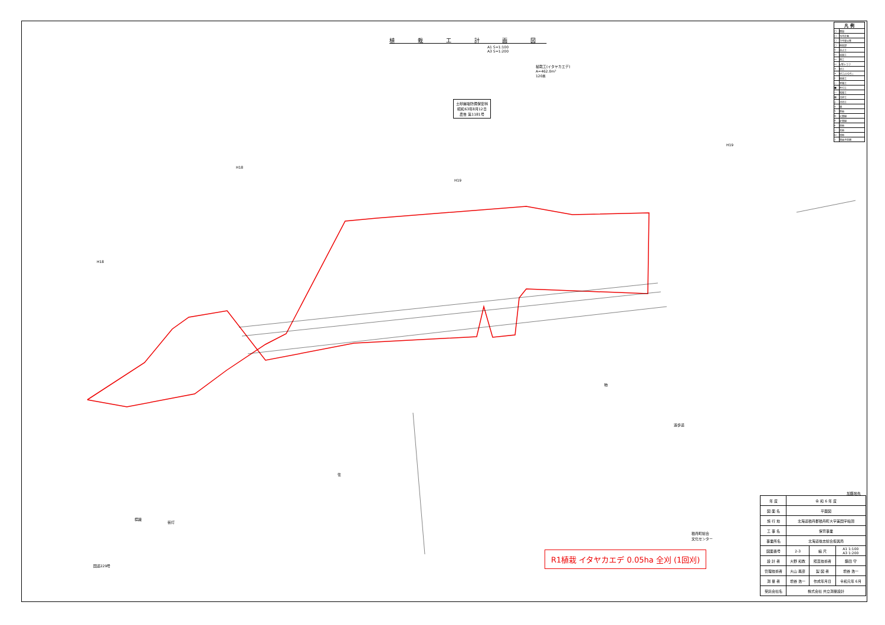植 栽 工 計 画 図
A1 S=1:100
A3 S=1:200
植栽工(イタヤカエデ)
A=462.0m²
120本
土砂崩壊防備保安林
昭和63年8月12日
農告 第1181号
H18
H19
H19
H18
物
住
遊歩道
積丹町総合
文化センター
国道229号
標識
街灯
加藤地先
| 凡 例 | |
| --- | --- |
| □ | 既設 |
| □ | 当年計画 |
| □ | 次年度以降 |
| □ | 他局部 |
| ▽ | 谷止工 |
| ▭ | 床固工 |
| ▭ | 帯工 |
| ▭ | V型トラフ |
| ✕ | 伏工 |
| ✕ | 伏工(土のう) |
| † | 植栽工 |
| ○ | 実播工 |
| ■ | 吹付工 |
| ― | 暗渠工 |
| ▦ | 法枠工 |
| △ | 法切工 |
| ∨ | 畑 |
| Y | 笹地 |
| Q | 広葉樹 |
| Λ | 針葉樹 |
| ıı | 草地 |
| ⌒ | 荒地 |
| ш | 湿地 |
| ⊥ | 雪崩予防柵 |
R1植栽 イタヤカエデ 0.05ha 全刈 (1回刈)
| 年 度 | 令 和 6 年 度 | | |
| 図 面 名 | 平面図 | | |
| 施 行 地 | 北海道積丹郡積丹町大字美国字船澗 | | |
| 工 事 名 | 保育事業 | | |
| 事業所名 | 北海道後志総合振興局 | | |
| 図面番号 | 2-3 | 縮 尺 | A1 1:100 A3 1:200 |
| 設 計 者 | 大野 和教 | 照査技術者 | 藤田 守 |
| 管理技術者 | 大山 義彦 | 製 図 者 | 増谷 浩一 |
| 測 量 者 | 増谷 浩一 | 作成年月日 | 令和元年 6月 |
| 受託会社名 | 株式会社 共立測量設計 | | |